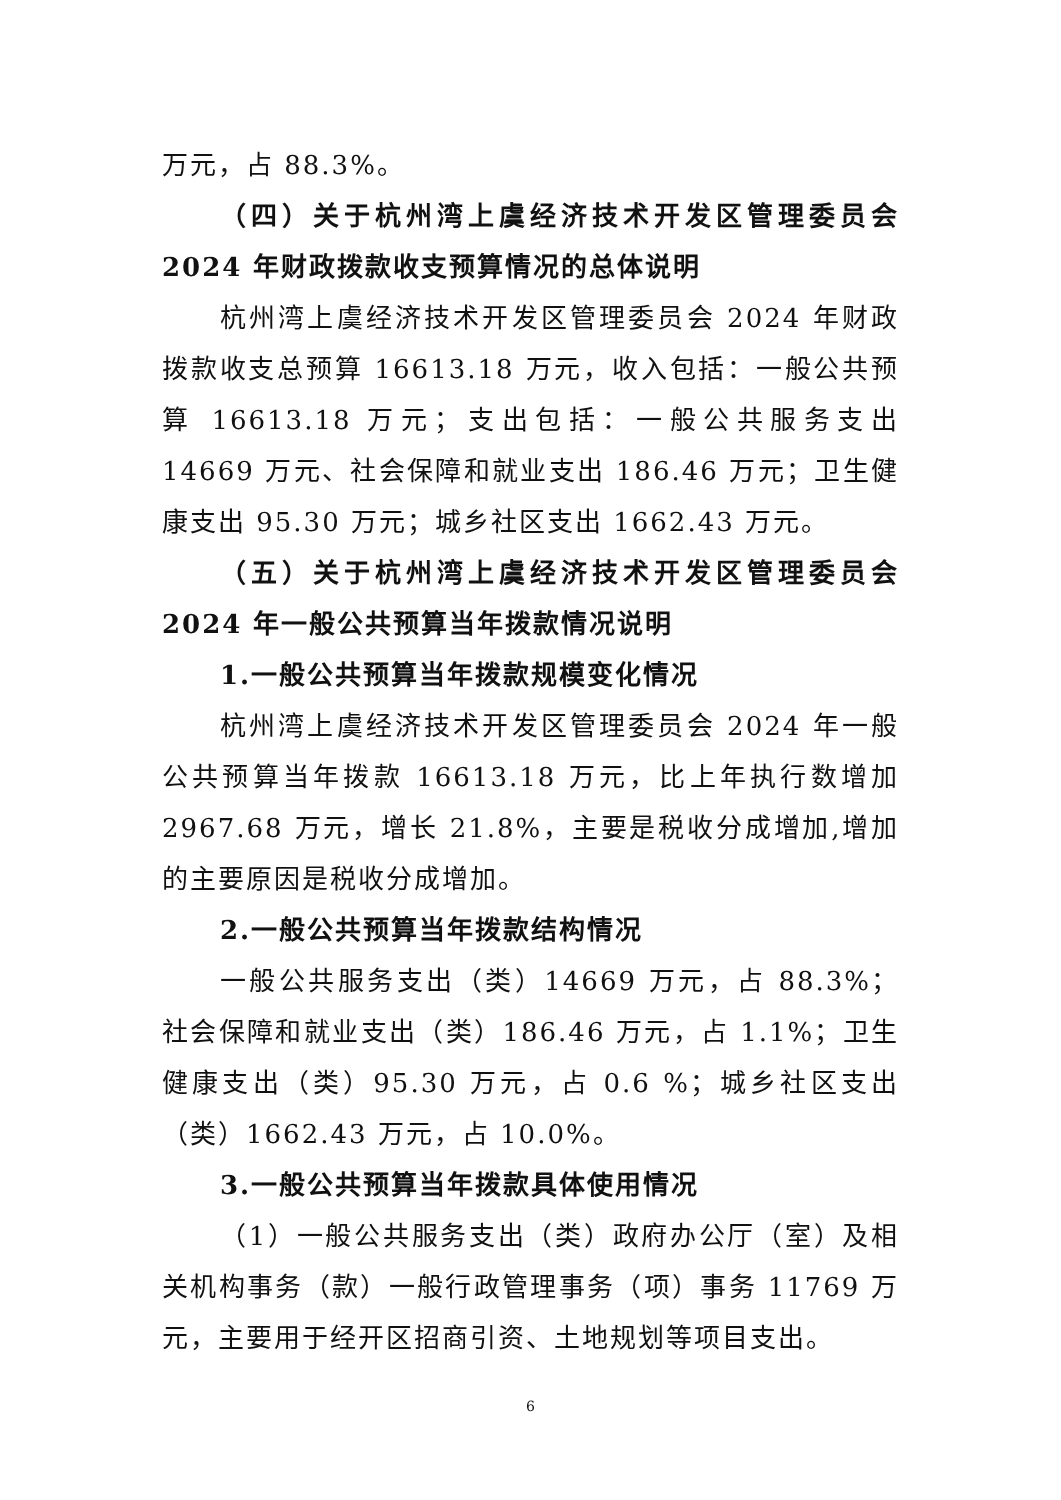万元，占 88.3%。
（四）关于杭州湾上虞经济技术开发区管理委员会 2024 年财政拨款收支预算情况的总体说明
杭州湾上虞经济技术开发区管理委员会 2024 年财政拨款收支总预算 16613.18 万元，收入包括：一般公共预算 16613.18 万元；支出包括：一般公共服务支出 14669 万元、社会保障和就业支出 186.46 万元；卫生健康支出 95.30 万元；城乡社区支出 1662.43 万元。
（五）关于杭州湾上虞经济技术开发区管理委员会 2024 年一般公共预算当年拨款情况说明
1.一般公共预算当年拨款规模变化情况
杭州湾上虞经济技术开发区管理委员会 2024 年一般公共预算当年拨款 16613.18 万元，比上年执行数增加 2967.68 万元，增长 21.8%，主要是税收分成增加,增加的主要原因是税收分成增加。
2.一般公共预算当年拨款结构情况
一般公共服务支出（类）14669 万元，占 88.3%；社会保障和就业支出（类）186.46 万元，占 1.1%；卫生健康支出（类）95.30 万元，占 0.6 %；城乡社区支出（类）1662.43 万元，占 10.0%。
3.一般公共预算当年拨款具体使用情况
（1）一般公共服务支出（类）政府办公厅（室）及相关机构事务（款）一般行政管理事务（项）事务 11769 万元，主要用于经开区招商引资、土地规划等项目支出。
6